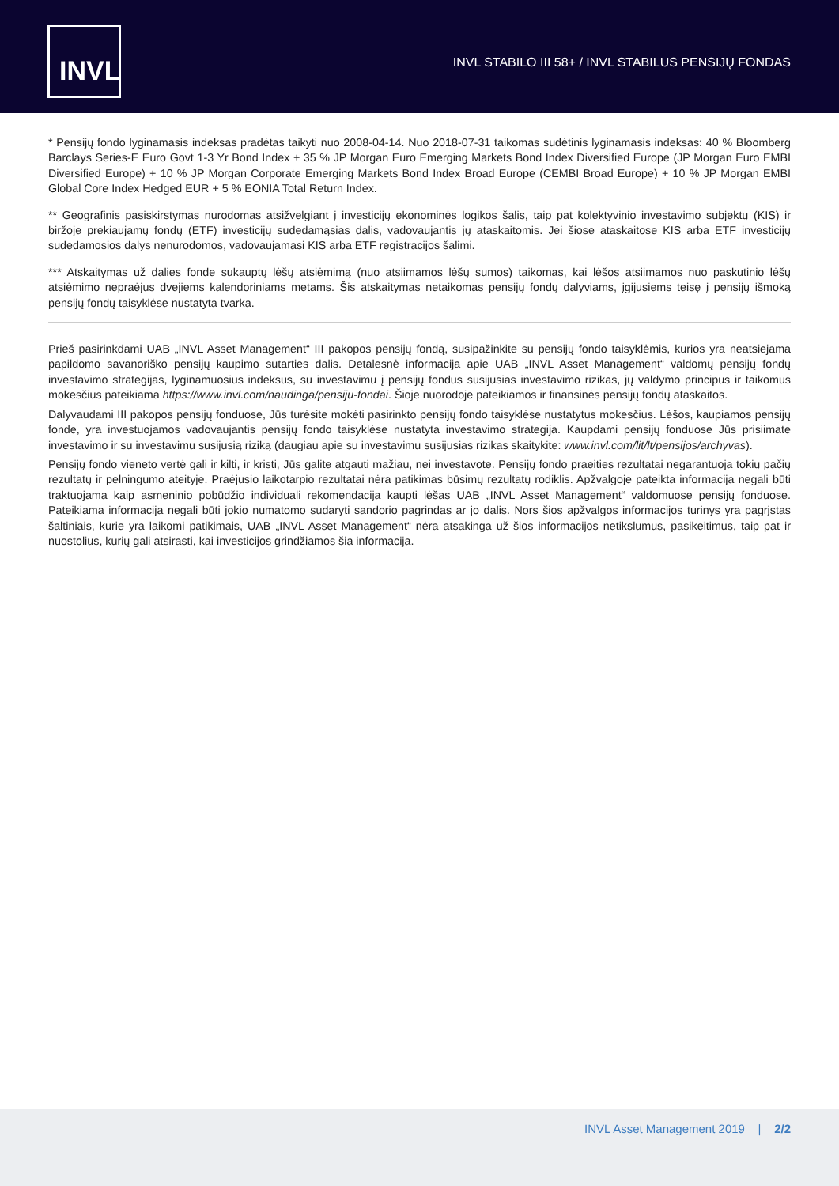INVL
INVL STABILO III 58+ / INVL STABILUS PENSIJŲ FONDAS
* Pensijų fondo lyginamasis indeksas pradėtas taikyti nuo 2008-04-14. Nuo 2018-07-31 taikomas sudėtinis lyginamasis indeksas: 40 % Bloomberg Barclays Series-E Euro Govt 1-3 Yr Bond Index + 35 % JP Morgan Euro Emerging Markets Bond Index Diversified Europe (JP Morgan Euro EMBI Diversified Europe) + 10 % JP Morgan Corporate Emerging Markets Bond Index Broad Europe (CEMBI Broad Europe) + 10 % JP Morgan EMBI Global Core Index Hedged EUR + 5 % EONIA Total Return Index.
** Geografinis pasiskirstymas nurodomas atsižvelgiant į investicijų ekonominės logikos šalis, taip pat kolektyvinio investavimo subjektų (KIS) ir biržoje prekiaujamų fondų (ETF) investicijų sudedamąsias dalis, vadovaujantis jų ataskaitomis. Jei šiose ataskaitose KIS arba ETF investicijų sudedamosios dalys nenurodomos, vadovaujamasi KIS arba ETF registracijos šalimi.
*** Atskaitymas už dalies fonde sukauptų lėšų atsiėmimą (nuo atsiimamos lėšų sumos) taikomas, kai lėšos atsiimamos nuo paskutinio lėšų atsiėmimo nepraėjus dvejiems kalendoriniams metams. Šis atskaitymas netaikomas pensijų fondų dalyviams, įgijusiems teisę į pensijų išmoką pensijų fondų taisyklėse nustatyta tvarka.
Prieš pasirinkdami UAB „INVL Asset Management“ III pakopos pensijų fondą, susipažinkite su pensijų fondo taisyklėmis, kurios yra neatsiejama papildomo savanoriško pensijų kaupimo sutarties dalis. Detalesnė informacija apie UAB „INVL Asset Management“ valdomų pensijų fondų investavimo strategijas, lyginamuosius indeksus, su investavimu į pensijų fondus susijusias investavimo rizikas, jų valdymo principus ir taikomus mokesčius pateikiama https://www.invl.com/naudinga/pensiju-fondai. Šioje nuorodoje pateikiamos ir finansinės pensijų fondų ataskaitos.
Dalyvaudami III pakopos pensijų fonduose, Jūs turėsite mokėti pasirinkto pensijų fondo taisyklėse nustatytus mokesčius. Lėšos, kaupiamos pensijų fonde, yra investuojamos vadovaujantis pensijų fondo taisyklėse nustatyta investavimo strategija. Kaupdami pensijų fonduose Jūs prisiimate investavimo ir su investavimu susijusią riziką (daugiau apie su investavimu susijusias rizikas skaitykite: www.invl.com/lit/lt/pensijos/archyvas).
Pensijų fondo vieneto vertė gali ir kilti, ir kristi, Jūs galite atgauti mažiau, nei investavote. Pensijų fondo praeities rezultatai negarantuoja tokių pačių rezultatų ir pelningumo ateityje. Praėjusio laikotarpio rezultatai nėra patikimas būsimų rezultatų rodiklis. Apžvalgoje pateikta informacija negali būti traktuojama kaip asmeninio pobūdžio individuali rekomendacija kaupti lėšas UAB „INVL Asset Management“ valdomuose pensijų fonduose. Pateikiama informacija negali būti jokio numatomo sudaryti sandorio pagrindas ar jo dalis. Nors šios apžvalgos informacijos turinys yra pagrįstas šaltiniais, kurie yra laikomi patikimais, UAB „INVL Asset Management“ nėra atsakinga už šios informacijos netikslumus, pasikeitimus, taip pat ir nuostolius, kurių gali atsirasti, kai investicijos grindžiamos šia informacija.
INVL Asset Management 2019 | 2/2